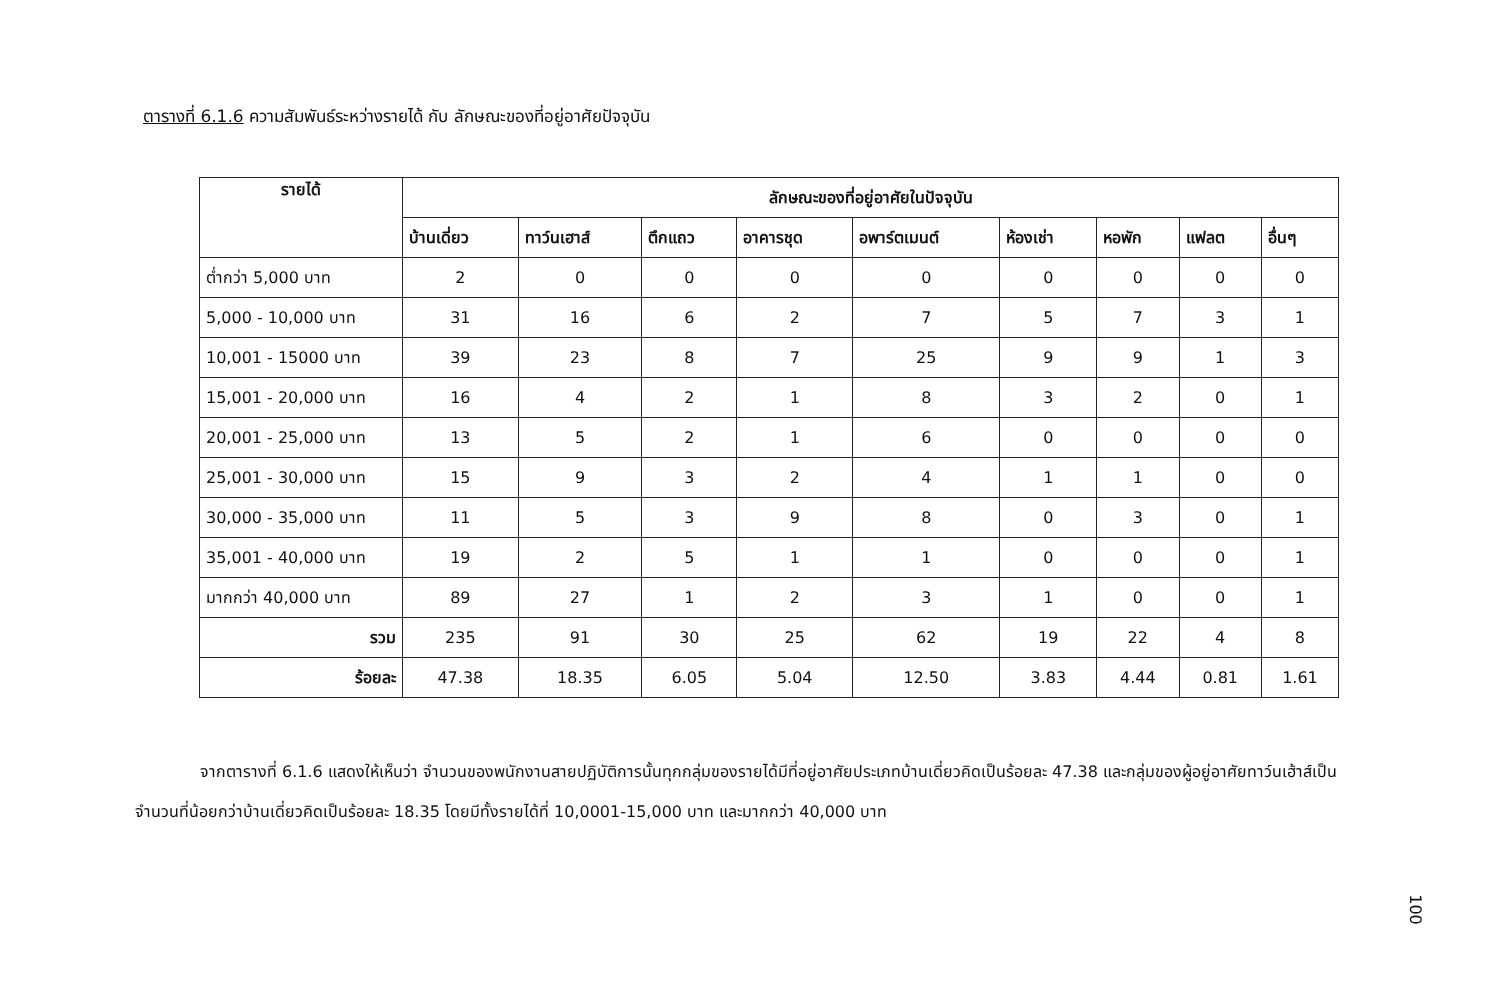ตารางที่ 6.1.6 ความสัมพันธ์ระหว่างรายได้ กับ ลักษณะของที่อยู่อาศัยปัจจุบัน
| รายได้ | ลักษณะของที่อยู่อาศัยในปัจจุบัน | | | | | | | | |
| --- | --- | --- | --- | --- | --- | --- | --- | --- | --- |
| | บ้านเดี่ยว | ทาว์นเฮาส์ | ตึกแถว | อาคารชุด | อพาร์ตเมนต์ | ห้องเช่า | หอพัก | แฟลต | อื่นๆ |
| ต่ำกว่า 5,000 บาท | 2 | 0 | 0 | 0 | 0 | 0 | 0 | 0 | 0 |
| 5,000 - 10,000 บาท | 31 | 16 | 6 | 2 | 7 | 5 | 7 | 3 | 1 |
| 10,001 - 15000 บาท | 39 | 23 | 8 | 7 | 25 | 9 | 9 | 1 | 3 |
| 15,001 - 20,000 บาท | 16 | 4 | 2 | 1 | 8 | 3 | 2 | 0 | 1 |
| 20,001 - 25,000 บาท | 13 | 5 | 2 | 1 | 6 | 0 | 0 | 0 | 0 |
| 25,001 - 30,000 บาท | 15 | 9 | 3 | 2 | 4 | 1 | 1 | 0 | 0 |
| 30,000 - 35,000 บาท | 11 | 5 | 3 | 9 | 8 | 0 | 3 | 0 | 1 |
| 35,001 - 40,000 บาท | 19 | 2 | 5 | 1 | 1 | 0 | 0 | 0 | 1 |
| มากกว่า 40,000 บาท | 89 | 27 | 1 | 2 | 3 | 1 | 0 | 0 | 1 |
| รวม | 235 | 91 | 30 | 25 | 62 | 19 | 22 | 4 | 8 |
| ร้อยละ | 47.38 | 18.35 | 6.05 | 5.04 | 12.50 | 3.83 | 4.44 | 0.81 | 1.61 |
จากตารางที่ 6.1.6 แสดงให้เห็นว่า จำนวนของพนักงานสายปฏิบัติการนั้นทุกกลุ่มของรายได้มีที่อยู่อาศัยประเภทบ้านเดี่ยวคิดเป็นร้อยละ 47.38 และกลุ่มของผู้อยู่อาศัยทาว์นเฮ้าส์เป็นจำนวนที่น้อยกว่าบ้านเดี่ยวคิดเป็นร้อยละ 18.35 โดยมีทั้งรายได้ที่ 10,0001-15,000 บาท และมากกว่า 40,000 บาท
100